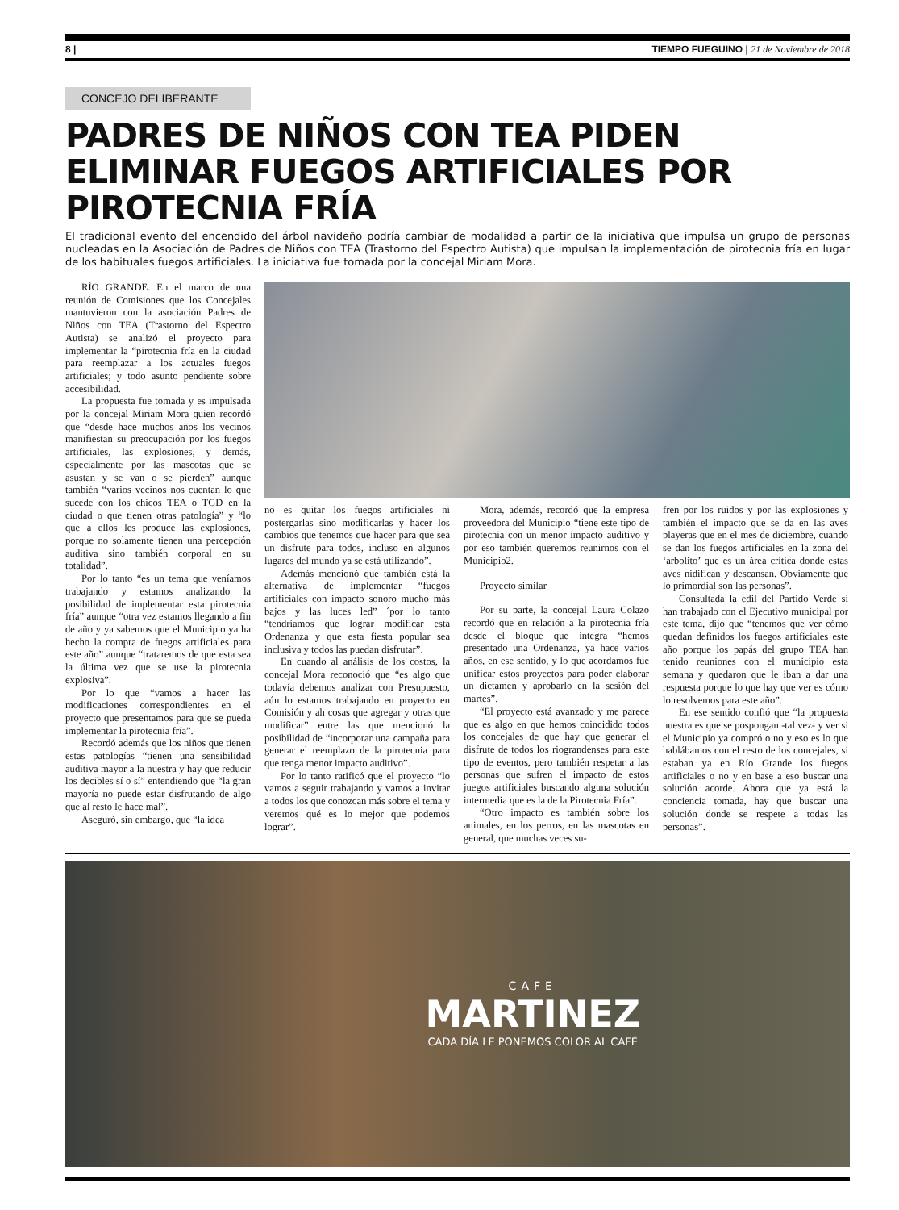8 | TIEMPO FUEGUINO | 21 de Noviembre de 2018
CONCEJO DELIBERANTE
PADRES DE NIÑOS CON TEA PIDEN ELIMINAR FUEGOS ARTIFICIALES POR PIROTECNIA FRÍA
El tradicional evento del encendido del árbol navideño podría cambiar de modalidad a partir de la iniciativa que impulsa un grupo de personas nucleadas en la Asociación de Padres de Niños con TEA (Trastorno del Espectro Autista) que impulsan la implementación de pirotecnia fría en lugar de los habituales fuegos artificiales. La iniciativa fue tomada por la concejal Miriam Mora.
RÍO GRANDE. En el marco de una reunión de Comisiones que los Concejales mantuvieron con la asociación Padres de Niños con TEA (Trastorno del Espectro Autista) se analizó el proyecto para implementar la “pirotecnia fría en la ciudad para reemplazar a los actuales fuegos artificiales; y todo asunto pendiente sobre accesibilidad.
La propuesta fue tomada y es impulsada por la concejal Miriam Mora quien recordó que “desde hace muchos años los vecinos manifiestan su preocupación por los fuegos artificiales, las explosiones, y demás, especialmente por las mascotas que se asustan y se van o se pierden” aunque también “varios vecinos nos cuentan lo que sucede con los chicos TEA o TGD en la ciudad o que tienen otras patología” y “lo que a ellos les produce las explosiones, porque no solamente tienen una percepción auditiva sino también corporal en su totalidad”.
Por lo tanto “es un tema que veníamos trabajando y estamos analizando la posibilidad de implementar esta pirotecnia fría” aunque “otra vez estamos llegando a fin de año y ya sabemos que el Municipio ya ha hecho la compra de fuegos artificiales para este año” aunque “trataremos de que esta sea la última vez que se use la pirotecnia explosiva”.
Por lo que “vamos a hacer las modificaciones correspondientes en el proyecto que presentamos para que se pueda implementar la pirotecnia fría”.
Recordó además que los niños que tienen estas patologías “tienen una sensibilidad auditiva mayor a la nuestra y hay que reducir los decibles sí o sí” entendiendo que “la gran mayoría no puede estar disfrutando de algo que al resto le hace mal”.
Aseguró, sin embargo, que “la idea
no es quitar los fuegos artificiales ni postergarlas sino modificarlas y hacer los cambios que tenemos que hacer para que sea un disfrute para todos, incluso en algunos lugares del mundo ya se está utilizando”.
Además mencionó que también está la alternativa de implementar “fuegos artificiales con impacto sonoro mucho más bajos y las luces led” ´por lo tanto “tendríamos que lograr modificar esta Ordenanza y que esta fiesta popular sea inclusiva y todos las puedan disfrutar”.
En cuando al análisis de los costos, la concejal Mora reconoció que “es algo que todavía debemos analizar con Presupuesto, aún lo estamos trabajando en proyecto en Comisión y ah cosas que agregar y otras que modificar” entre las que mencionó la posibilidad de “incorporar una campaña para generar el reemplazo de la pirotecnia para que tenga menor impacto auditivo”.
Por lo tanto ratificó que el proyecto “lo vamos a seguir trabajando y vamos a invitar a todos los que conozcan más sobre el tema y veremos qué es lo mejor que podemos lograr”.
Mora, además, recordó que la empresa proveedora del Municipio “tiene este tipo de pirotecnia con un menor impacto auditivo y por eso también queremos reunirnos con el Municipio2.
Proyecto similar
Por su parte, la concejal Laura Colazo recordó que en relación a la pirotecnia fría desde el bloque que integra “hemos presentado una Ordenanza, ya hace varios años, en ese sentido, y lo que acordamos fue unificar estos proyectos para poder elaborar un dictamen y aprobarlo en la sesión del martes”.
“El proyecto está avanzado y me parece que es algo en que hemos coincidido todos los concejales de que hay que generar el disfrute de todos los riograndenses para este tipo de eventos, pero también respetar a las personas que sufren el impacto de estos juegos artificiales buscando alguna solución intermedia que es la de la Pirotecnia Fría”.
“Otro impacto es también sobre los animales, en los perros, en las mascotas en general, que muchas veces su-
fren por los ruidos y por las explosiones y también el impacto que se da en las aves playeras que en el mes de diciembre, cuando se dan los fuegos artificiales en la zona del ‘arbolito’ que es un área crítica donde estas aves nidifican y descansan. Obviamente que lo primordial son las personas”.
Consultada la edil del Partido Verde si han trabajado con el Ejecutivo municipal por este tema, dijo que “tenemos que ver cómo quedan definidos los fuegos artificiales este año porque los papás del grupo TEA han tenido reuniones con el municipio esta semana y quedaron que le iban a dar una respuesta porque lo que hay que ver es cómo lo resolvemos para este año”.
En ese sentido confió que “la propuesta nuestra es que se pospongan -tal vez- y ver si el Municipio ya compró o no y eso es lo que hablábamos con el resto de los concejales, si estaban ya en Río Grande los fuegos artificiales o no y en base a eso buscar una solución acorde. Ahora que ya está la conciencia tomada, hay que buscar una solución donde se respete a todas las personas”.
CAFE
MARTINEZ
CADA DÍA LE PONEMOS COLOR AL CAFÉ